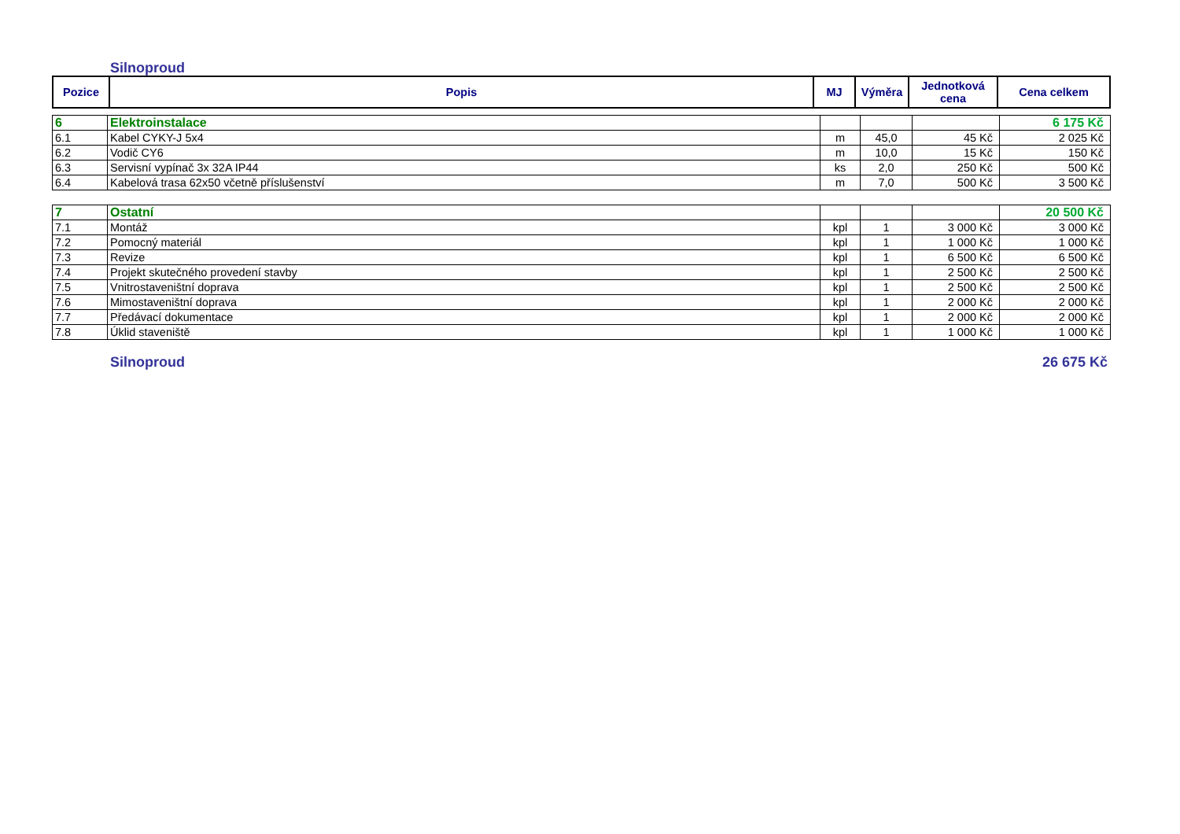Silnoproud
| Pozice | Popis | MJ | Výměra | Jednotková cena | Cena celkem |
| --- | --- | --- | --- | --- | --- |
| 6 | Elektroinstalace | | | | 6 175 Kč |
| 6.1 | Kabel CYKY-J 5x4 | m | 45,0 | 45 Kč | 2 025 Kč |
| 6.2 | Vodič CY6 | m | 10,0 | 15 Kč | 150 Kč |
| 6.3 | Servisní vypínač 3x 32A IP44 | ks | 2,0 | 250 Kč | 500 Kč |
| 6.4 | Kabelová trasa 62x50 včetně příslušenství | m | 7,0 | 500 Kč | 3 500 Kč |
| 7 | Ostatní | | | | 20 500 Kč |
| 7.1 | Montáž | kpl | 1 | 3 000 Kč | 3 000 Kč |
| 7.2 | Pomocný materiál | kpl | 1 | 1 000 Kč | 1 000 Kč |
| 7.3 | Revize | kpl | 1 | 6 500 Kč | 6 500 Kč |
| 7.4 | Projekt skutečného provedení stavby | kpl | 1 | 2 500 Kč | 2 500 Kč |
| 7.5 | Vnitrostaveništní doprava | kpl | 1 | 2 500 Kč | 2 500 Kč |
| 7.6 | Mimostaveništní doprava | kpl | 1 | 2 000 Kč | 2 000 Kč |
| 7.7 | Předávací dokumentace | kpl | 1 | 2 000 Kč | 2 000 Kč |
| 7.8 | Úklid staveniště | kpl | 1 | 1 000 Kč | 1 000 Kč |
Silnoproud 26 675 Kč